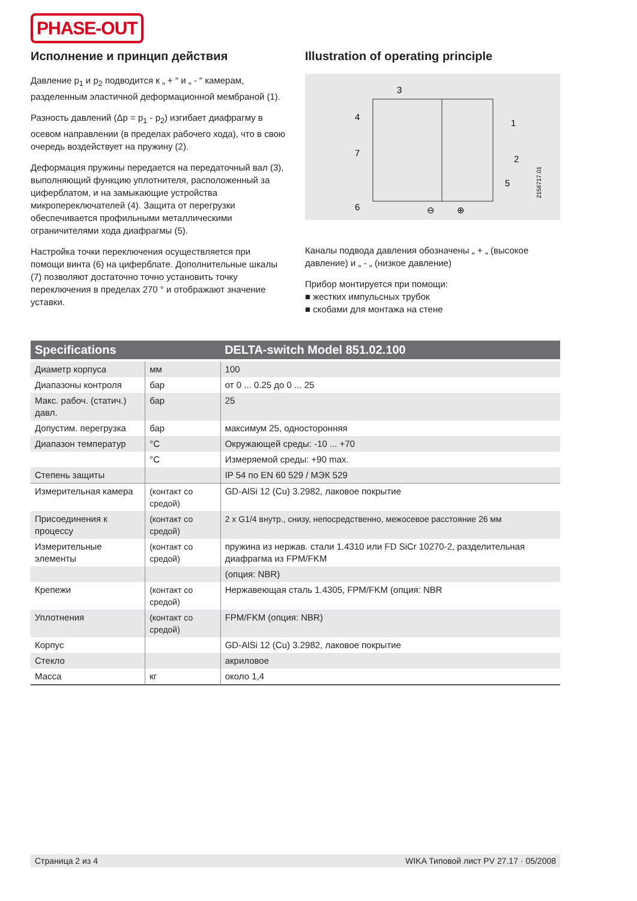PHASE-OUT
Исполнение и принцип действия
Давление p<sub>1</sub> и p<sub>2</sub> подводится к „ + “ и „ - “ камерам, разделенным эластичной деформационной мембраной (1).
Разность давлений (Δp = p<sub>1</sub> - p<sub>2</sub>) изгибает диафрагму в осевом направлении (в пределах рабочего хода), что в свою очередь воздействует на пружину (2).
Деформация пружины передается на передаточный вал (3), выполняющий функцию уплотнителя, расположенный за циферблатом, и на замыкающие устройства микропереключателей (4). Защита от перегрузки обеспечивается профильными металлическими ограничителями хода диафрагмы (5).
Настройка точки переключения осуществляется при помощи винта (6) на циферблате. Дополнительные шкалы (7) позволяют достаточно точно установить точку переключения в пределах 270 ° и отображают значение уставки.
Illustration of operating principle
3
4
1
2
7
5
6
⊖
⊕
2156717.01
Каналы подвода давления обозначены „ + „ (высокое давление) и „ - „ (низкое давление)
Прибор монтируется при помощи:
■ жестких импульсных трубок
■ скобами для монтажа на стене
| Specifications | | DELTA-switch Model 851.02.100 |
| --- | --- | --- |
| Диаметр корпуса | мм | 100 |
| Диапазоны контроля | бар | от 0 ... 0.25 до 0 ... 25 |
| Макс. рабоч. (статич.) давл. | бар | 25 |
| Допустим. перегрузка | бар | максимум 25, односторонняя |
| Диапазон температур | °C | Окружающей среды: -10 ... +70 |
| | °C | Измеряемой среды: +90 max. |
| Степень защиты | | IP 54 по EN 60 529 / МЭК 529 |
| Измерительная камера | (контакт со средой) | GD-AlSi 12 (Cu) 3.2982, лаковое покрытие |
| Присоединения к процессу | (контакт со средой) | 2 x G1/4 внутр., снизу, непосредственно, межосевое расстояние 26 мм |
| Измерительные элементы | (контакт со средой) | пружина из нержав. стали 1.4310 или FD SiCr 10270-2, разделительная диафрагма из FPM/FKM |
| | | (опция: NBR) |
| Крепежи | (контакт со средой) | Нержавеющая сталь 1.4305, FPM/FKM (опция: NBR |
| Уплотнения | (контакт со средой) | FPM/FKM (опция: NBR) |
| Корпус | | GD-AlSi 12 (Cu) 3.2982, лаковое покрытие |
| Стекло | | акриловое |
| Масса | кг | около 1,4 |
Страница 2 из 4 WIKA Типовой лист PV 27.17 · 05/2008